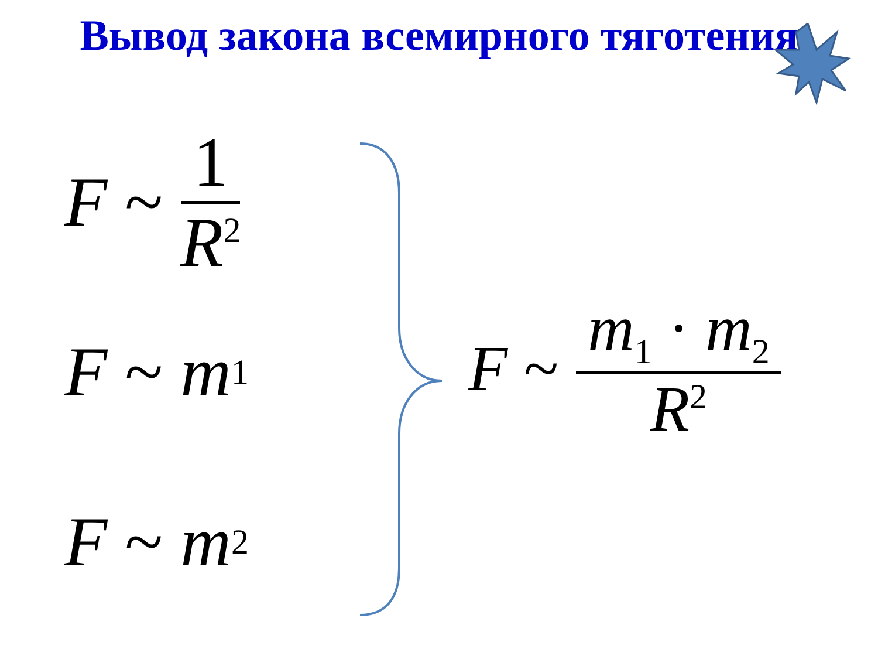Вывод закона всемирного тяготения
F ~ 1 R<sup>2</sup>
F ~ m<sub>1</sub>
F ~ m<sub>2</sub>
F ~ m<sub>1</sub> · m<sub>2</sub> R<sup>2</sup>